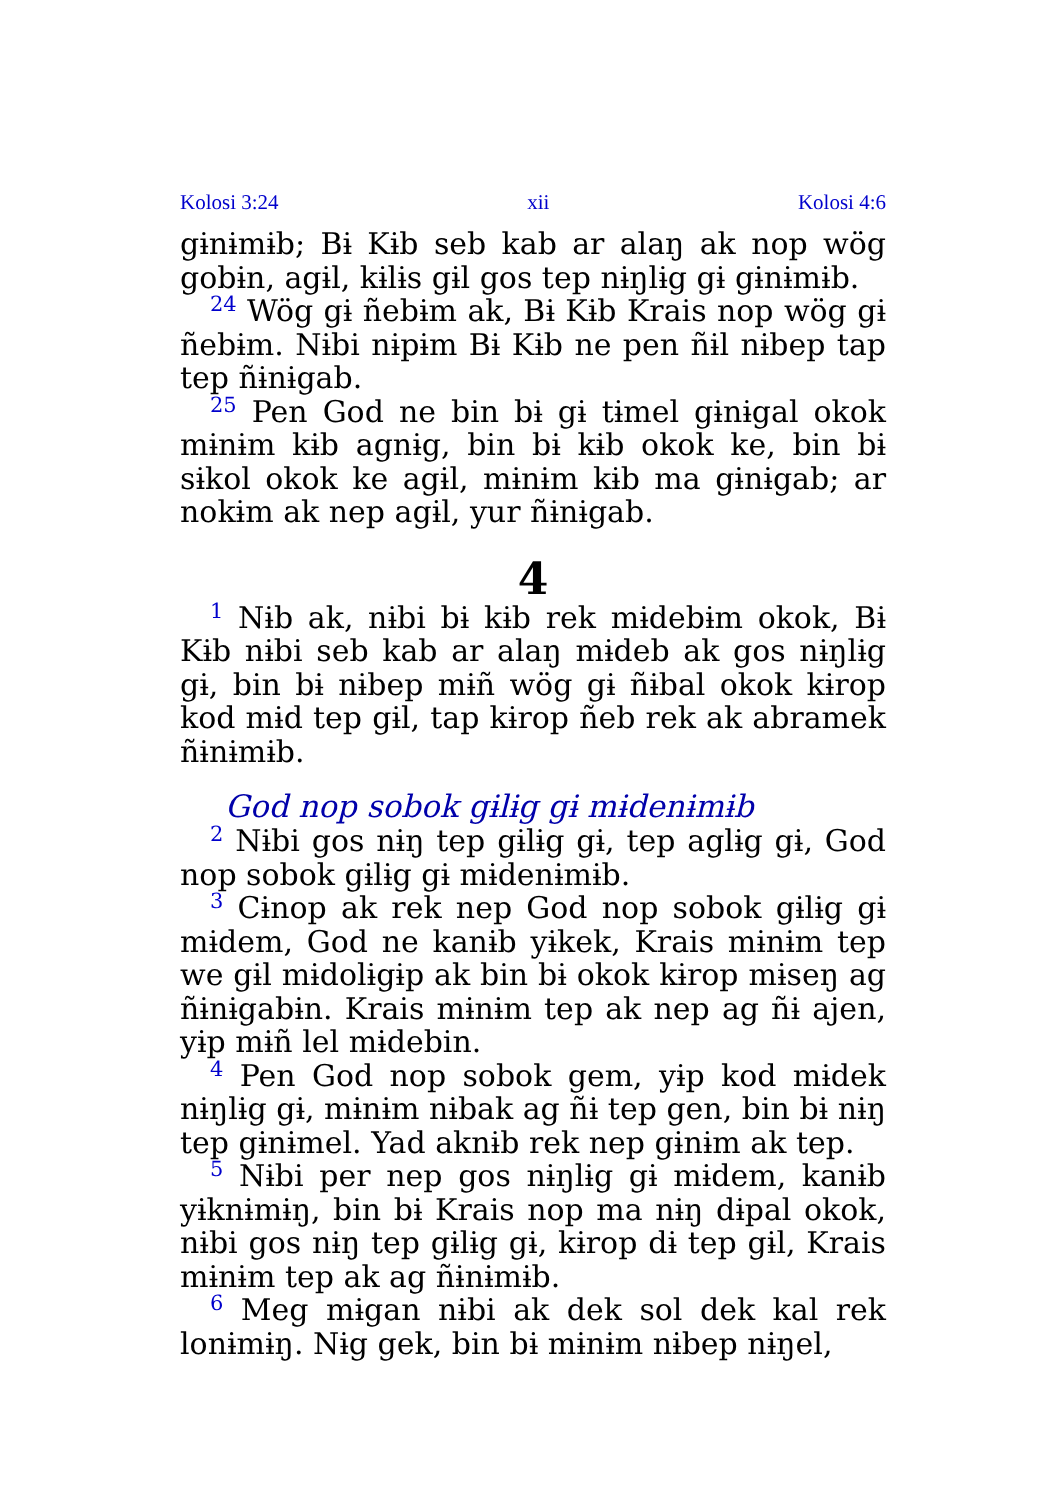Kolosi 3:24 xii Kolosi 4:6
gɨnɨmɨb; Bɨ Kɨb seb kab ar alaŋ ak nop wög gobɨn, agɨl, kɨlɨs gɨl gos tep nɨŋlɨg gɨ gɨnɨmɨb.
<sup>24</sup> Wög gɨ ñebɨm ak, Bɨ Kɨb Krais nop wög gɨ ñebɨm. Nɨbi nɨpɨm Bɨ Kɨb ne pen ñɨl nɨbep tap tep ñɨnɨgab.
<sup>25</sup> Pen God ne bin bɨ gɨ tɨmel gɨnɨgal okok mɨnɨm kɨb agnɨg, bin bɨ kɨb okok ke, bin bɨ sɨkol okok ke agɨl, mɨnɨm kɨb ma gɨnɨgab; ar nokɨm ak nep agɨl, yur ñɨnɨgab.
4
<sup>1</sup> Nɨb ak, nɨbi bɨ kɨb rek mɨdebɨm okok, Bɨ Kɨb nɨbi seb kab ar alaŋ mɨdeb ak gos nɨŋlɨg gɨ, bin bɨ nɨbep mɨñ wög gɨ ñɨbal okok kɨrop kod mɨd tep gɨl, tap kɨrop ñeb rek ak abramek ñɨnɨmɨb.
God nop sobok gɨlɨg gɨ mɨdenɨmɨb
<sup>2</sup> Nɨbi gos nɨŋ tep gɨlɨg gɨ, tep aglɨg gɨ, God nop sobok gɨlɨg gɨ mɨdenɨmɨb.
<sup>3</sup> Cɨnop ak rek nep God nop sobok gɨlɨg gɨ mɨdem, God ne kanɨb yɨkek, Krais mɨnɨm tep we gɨl mɨdolɨgɨp ak bin bɨ okok kɨrop mɨseŋ ag ñɨnɨgabɨn. Krais mɨnɨm tep ak nep ag ñɨ ajen, yɨp mɨñ lel mɨdebin.
<sup>4</sup> Pen God nop sobok gem, yɨp kod mɨdek nɨŋlɨg gɨ, mɨnɨm nɨbak ag ñɨ tep gen, bin bɨ nɨŋ tep gɨnɨmel. Yad aknɨb rek nep gɨnɨm ak tep.
<sup>5</sup> Nɨbi per nep gos nɨŋlɨg gɨ mɨdem, kanɨb yɨknɨmɨŋ, bin bɨ Krais nop ma nɨŋ dɨpal okok, nɨbi gos nɨŋ tep gɨlɨg gɨ, kɨrop dɨ tep gɨl, Krais mɨnɨm tep ak ag ñɨnɨmɨb.
<sup>6</sup> Meg mɨgan nɨbi ak dek sol dek kal rek lonɨmɨŋ. Nɨg gek, bin bɨ mɨnɨm nɨbep nɨŋel,